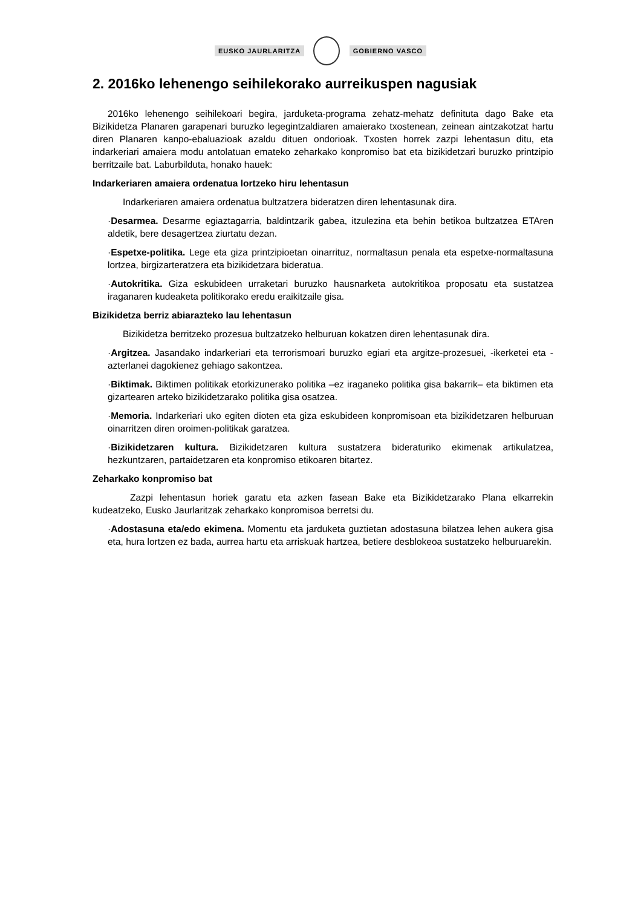EUSKO JAURLARITZA GOBIERNO VASCO
2. 2016ko lehenengo seihilekorako aurreikuspen nagusiak
2016ko lehenengo seihilekoari begira, jarduketa-programa zehatz-mehatz definituta dago Bake eta Bizikidetza Planaren garapenari buruzko legegintzaldiaren amaierako txostenean, zeinean aintzakotzat hartu diren Planaren kanpo-ebaluazioak azaldu dituen ondorioak. Txosten horrek zazpi lehentasun ditu, eta indarkeriari amaiera modu antolatuan emateko zeharkako konpromiso bat eta bizikidetzari buruzko printzipio berritzaile bat. Laburbilduta, honako hauek:
Indarkeriaren amaiera ordenatua lortzeko hiru lehentasun
Indarkeriaren amaiera ordenatua bultzatzera bideratzen diren lehentasunak dira.
·Desarmea. Desarme egiaztagarria, baldintzarik gabea, itzulezina eta behin betikoa bultzatzea ETAren aldetik, bere desagertzea ziurtatu dezan.
·Espetxe-politika. Lege eta giza printzipioetan oinarrituz, normaltasun penala eta espetxe-normaltasuna lortzea, birgizarteratzera eta bizikidetzara bideratua.
·Autokritika. Giza eskubideen urraketari buruzko hausnarketa autokritikoa proposatu eta sustatzea iraganaren kudeaketa politikorako eredu eraikitzaile gisa.
Bizikidetza berriz abiarazteko lau lehentasun
Bizikidetza berritzeko prozesua bultzatzeko helburuan kokatzen diren lehentasunak dira.
·Argitzea. Jasandako indarkeriari eta terrorismoari buruzko egiari eta argitze-prozesuei, -ikerketei eta -azterlanei dagokienez gehiago sakontzea.
·Biktimak. Biktimen politikak etorkizunerako politika –ez iraganeko politika gisa bakarrik– eta biktimen eta gizartearen arteko bizikidetzarako politika gisa osatzea.
·Memoria. Indarkeriari uko egiten dioten eta giza eskubideen konpromisoan eta bizikidetzaren helburuan oinarritzen diren oroimen-politikak garatzea.
·Bizikidetzaren kultura. Bizikidetzaren kultura sustatzera bideraturiko ekimenak artikulatzea, hezkuntzaren, partaidetzaren eta konpromiso etikoaren bitartez.
Zeharkako konpromiso bat
Zazpi lehentasun horiek garatu eta azken fasean Bake eta Bizikidetzarako Plana elkarrekin kudeatzeko, Eusko Jaurlaritzak zeharkako konpromisoa berretsi du.
·Adostasuna eta/edo ekimena. Momentu eta jarduketa guztietan adostasuna bilatzea lehen aukera gisa eta, hura lortzen ez bada, aurrea hartu eta arriskuak hartzea, betiere desblokeoa sustatzeko helburuarekin.